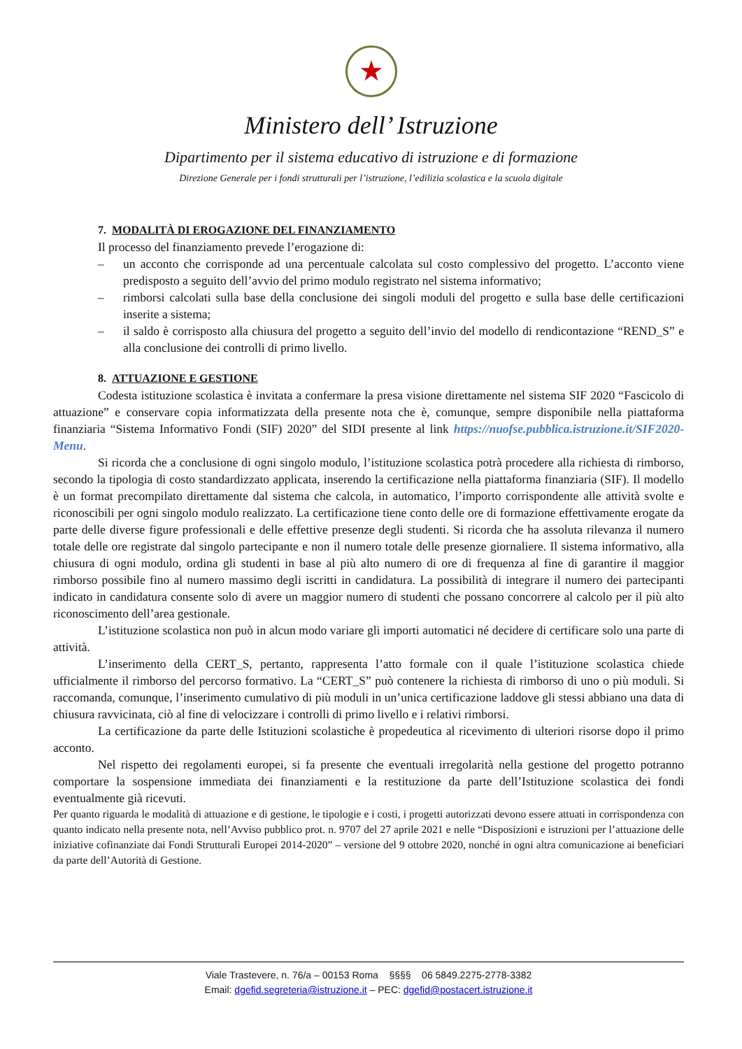★
Ministero dell’ Istruzione
Dipartimento per il sistema educativo di istruzione e di formazione
Direzione Generale per i fondi strutturali per l’istruzione, l’edilizia scolastica e la scuola digitale
7. MODALITÀ DI EROGAZIONE DEL FINANZIAMENTO
Il processo del finanziamento prevede l’erogazione di:
– un acconto che corrisponde ad una percentuale calcolata sul costo complessivo del progetto. L’acconto viene predisposto a seguito dell’avvio del primo modulo registrato nel sistema informativo;
– rimborsi calcolati sulla base della conclusione dei singoli moduli del progetto e sulla base delle certificazioni inserite a sistema;
– il saldo è corrisposto alla chiusura del progetto a seguito dell’invio del modello di rendicontazione “REND_S” e alla conclusione dei controlli di primo livello.
8. ATTUAZIONE E GESTIONE
Codesta istituzione scolastica è invitata a confermare la presa visione direttamente nel sistema SIF 2020 “Fascicolo di attuazione” e conservare copia informatizzata della presente nota che è, comunque, sempre disponibile nella piattaforma finanziaria “Sistema Informativo Fondi (SIF) 2020” del SIDI presente al link https://nuofse.pubblica.istruzione.it/SIF2020-Menu.
Si ricorda che a conclusione di ogni singolo modulo, l’istituzione scolastica potrà procedere alla richiesta di rimborso, secondo la tipologia di costo standardizzato applicata, inserendo la certificazione nella piattaforma finanziaria (SIF). Il modello è un format precompilato direttamente dal sistema che calcola, in automatico, l’importo corrispondente alle attività svolte e riconoscibili per ogni singolo modulo realizzato. La certificazione tiene conto delle ore di formazione effettivamente erogate da parte delle diverse figure professionali e delle effettive presenze degli studenti. Si ricorda che ha assoluta rilevanza il numero totale delle ore registrate dal singolo partecipante e non il numero totale delle presenze giornaliere. Il sistema informativo, alla chiusura di ogni modulo, ordina gli studenti in base al più alto numero di ore di frequenza al fine di garantire il maggior rimborso possibile fino al numero massimo degli iscritti in candidatura. La possibilità di integrare il numero dei partecipanti indicato in candidatura consente solo di avere un maggior numero di studenti che possano concorrere al calcolo per il più alto riconoscimento dell’area gestionale.
L’istituzione scolastica non può in alcun modo variare gli importi automatici né decidere di certificare solo una parte di attività.
L’inserimento della CERT_S, pertanto, rappresenta l’atto formale con il quale l’istituzione scolastica chiede ufficialmente il rimborso del percorso formativo. La “CERT_S” può contenere la richiesta di rimborso di uno o più moduli. Si raccomanda, comunque, l’inserimento cumulativo di più moduli in un’unica certificazione laddove gli stessi abbiano una data di chiusura ravvicinata, ciò al fine di velocizzare i controlli di primo livello e i relativi rimborsi.
La certificazione da parte delle Istituzioni scolastiche è propedeutica al ricevimento di ulteriori risorse dopo il primo acconto.
Nel rispetto dei regolamenti europei, si fa presente che eventuali irregolarità nella gestione del progetto potranno comportare la sospensione immediata dei finanziamenti e la restituzione da parte dell’Istituzione scolastica dei fondi eventualmente già ricevuti.
Per quanto riguarda le modalità di attuazione e di gestione, le tipologie e i costi, i progetti autorizzati devono essere attuati in corrispondenza con quanto indicato nella presente nota, nell’Avviso pubblico prot. n. 9707 del 27 aprile 2021 e nelle “Disposizioni e istruzioni per l’attuazione delle iniziative cofinanziate dai Fondi Strutturali Europei 2014-2020” – versione del 9 ottobre 2020, nonché in ogni altra comunicazione ai beneficiari da parte dell’Autorità di Gestione.
Viale Trastevere, n. 76/a – 00153 Roma §§§§ 06 5849.2275-2778-3382
Email: dgefid.segreteria@istruzione.it – PEC: dgefid@postacert.istruzione.it